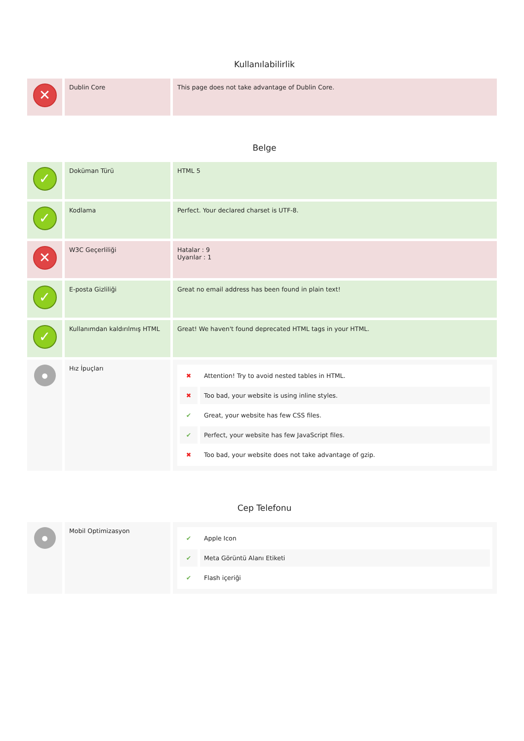Kullanılabilirlik
| ✕ | Dublin Core | This page does not take advantage of Dublin Core. |
Belge
| ✓ | Doküman Türü | HTML 5 |
| ✓ | Kodlama | Perfect. Your declared charset is UTF-8. |
| ✕ | W3C Geçerliliği | Hatalar : 9 Uyarılar : 1 |
| ✓ | E-posta Gizliliği | Great no email address has been found in plain text! |
| ✓ | Kullanımdan kaldırılmış HTML | Great! We haven't found deprecated HTML tags in your HTML. |
| ● | Hız İpuçları | / ✖ / Attention! Try to avoid nested tables in HTML. / / ✖ / Too bad, your website is using inline styles. / / ✔ / Great, your website has few CSS files. / / ✔ / Perfect, your website has few JavaScript files. / / ✖ / Too bad, your website does not take advantage of gzip. / |
Cep Telefonu
| ● | Mobil Optimizasyon | / ✔ / Apple Icon / / ✔ / Meta Görüntü Alanı Etiketi / / ✔ / Flash içeriği / |